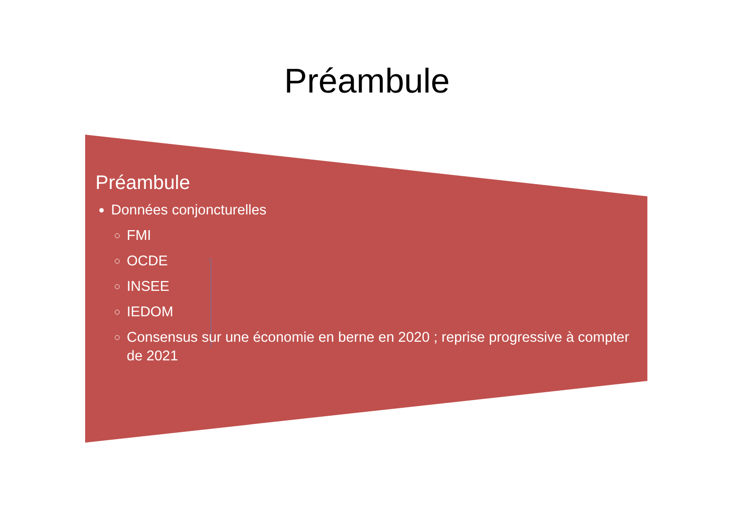Préambule
Préambule
Données conjoncturelles
FMI
OCDE
INSEE
IEDOM
Consensus sur une économie en berne en 2020 ; reprise progressive à compter de 2021